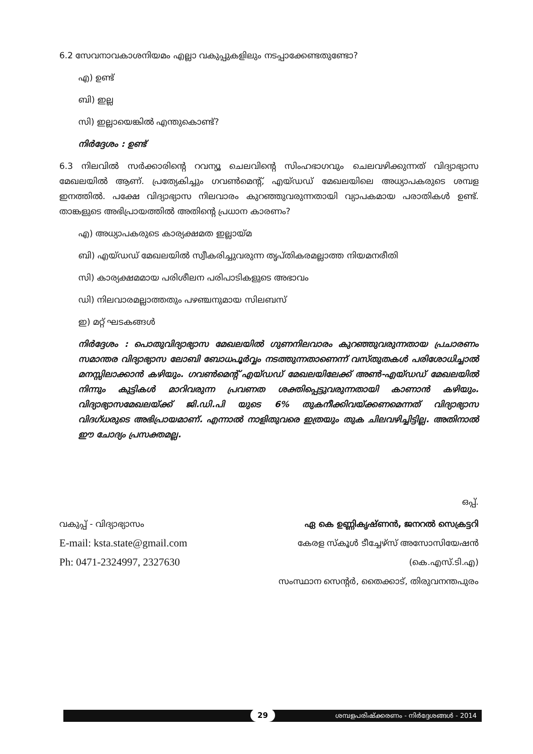6.2 സേവനാവകാശനിയമം എല്ലാ വകുപ്പുകളിലും നടപ്പാക്കേണ്ടതുണ്ടോ?
എ) ഉണ്ട്
ബി) ഇല്ല
സി) ഇല്ലായെങ്കിൽ എന്തുകൊണ്ട്?
നിർദ്ദേശം : ഉണ്ട്
6.3 നിലവിൽ സർക്കാരിന്റെ റവന്യൂ ചെലവിന്റെ സിംഹഭാഗവും ചെലവഴിക്കുന്നത് വിദ്യാഭ്യാസ മേഖലയിൽ ആണ്. പ്രത്യേകിച്ചും ഗവൺമെന്റ്, എയ്ഡഡ് മേഖലയിലെ അധ്യാപകരുടെ ശമ്പള ഇനത്തിൽ. പക്ഷേ വിദ്യാഭ്യാസ നിലവാരം കുറഞ്ഞുവരുന്നതായി വ്യാപകമായ പരാതികൾ ഉണ്ട്. താങ്കളുടെ അഭിപ്രായത്തിൽ അതിന്റെ പ്രധാന കാരണം?
എ) അധ്യാപകരുടെ കാര്യക്ഷമത ഇല്ലായ്മ
ബി) എയ്ഡഡ് മേഖലയിൽ സ്വീകരിച്ചുവരുന്ന തൃപ്തികരമല്ലാത്ത നിയമനരീതി
സി) കാര്യക്ഷമമായ പരിശീലന പരിപാടികളുടെ അഭാവം
ഡി) നിലവാരമല്ലാത്തതും പഴഞ്ചനുമായ സിലബസ്
ഇ) മറ്റ് ഘടകങ്ങൾ
നിർദ്ദേശം : പൊതുവിദ്യാഭ്യാസ മേഖലയിൽ ഗുണനിലവാരം കുറഞ്ഞുവരുന്നതായ പ്രചാരണം സമാന്തര വിദ്യാഭ്യാസ ലോബി ബോധപൂർവ്വം നടത്തുന്നതാണെന്ന് വസ്തുതകൾ പരിശോധിച്ചാൽ മനസ്സിലാക്കാൻ കഴിയും. ഗവൺമെന്റ് എയ്ഡഡ് മേഖലയിലേക്ക് അൺ-എയ്ഡഡ് മേഖലയിൽ നിന്നും കുട്ടികൾ മാറിവരുന്ന പ്രവണത ശക്തിപ്പെട്ടുവരുന്നതായി കാണാൻ കഴിയും. വിദ്യാഭ്യാസമേഖലയ്ക്ക് ജി.ഡി.പി യുടെ 6% തുകനീക്കിവയ്ക്കണമെന്നത് വിദ്യാഭ്യാസ വിദഗ്ധരുടെ അഭിപ്രായമാണ്. എന്നാൽ നാളിതുവരെ ഇത്രയും തുക ചിലവഴിച്ചിട്ടില്ല. അതിനാൽ ഈ ചോദ്യം പ്രസക്തമല്ല.
ഒപ്പ്.
വകുപ്പ് - വിദ്യാഭ്യാസം ഏ കെ ഉണ്ണികൃഷ്ണൻ, ജനറൽ സെക്രട്ടറി
E-mail: ksta.state@gmail.com കേരള സ്കൂൾ ടീച്ചേഴ്സ് അസോസിയേഷൻ
Ph: 0471-2324997, 2327630 (കെ.എസ്.ടി.എ)
സംസ്ഥാന സെന്റർ, തൈക്കാട്, തിരുവനന്തപുരം
29 ശമ്പളപരിഷ്ക്കരണം - നിർദ്ദേശങ്ങൾ - 2014